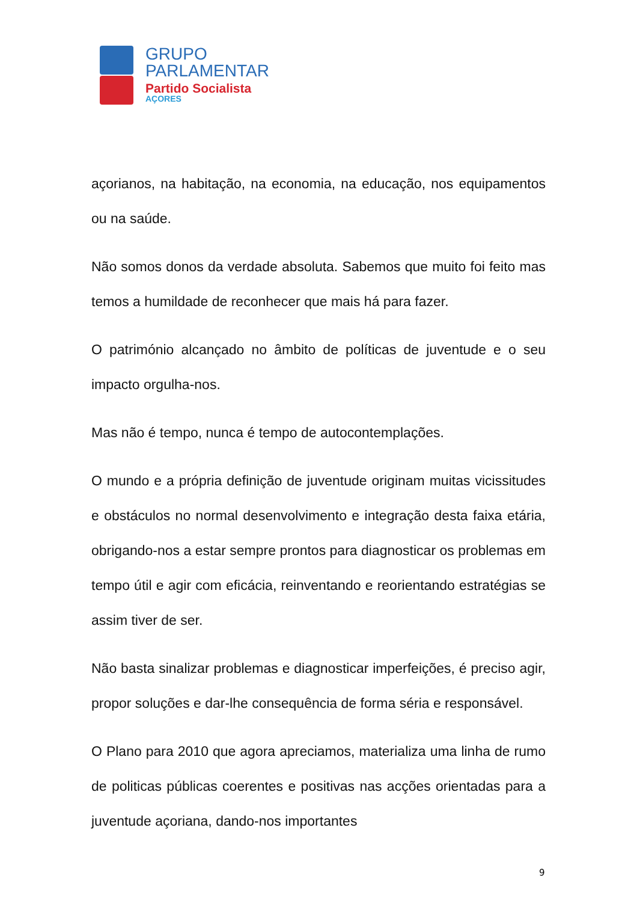GRUPO
PARLAMENTAR
Partido Socialista
AÇORES
açorianos, na habitação, na economia, na educação, nos equipamentos ou na saúde.
Não somos donos da verdade absoluta. Sabemos que muito foi feito mas temos a humildade de reconhecer que mais há para fazer.
O património alcançado no âmbito de políticas de juventude e o seu impacto orgulha-nos.
Mas não é tempo, nunca é tempo de autocontemplações.
O mundo e a própria definição de juventude originam muitas vicissitudes e obstáculos no normal desenvolvimento e integração desta faixa etária, obrigando-nos a estar sempre prontos para diagnosticar os problemas em tempo útil e agir com eficácia, reinventando e reorientando estratégias se assim tiver de ser.
Não basta sinalizar problemas e diagnosticar imperfeições, é preciso agir, propor soluções e dar-lhe consequência de forma séria e responsável.
O Plano para 2010 que agora apreciamos, materializa uma linha de rumo de politicas públicas coerentes e positivas nas acções orientadas para a juventude açoriana, dando-nos importantes
9